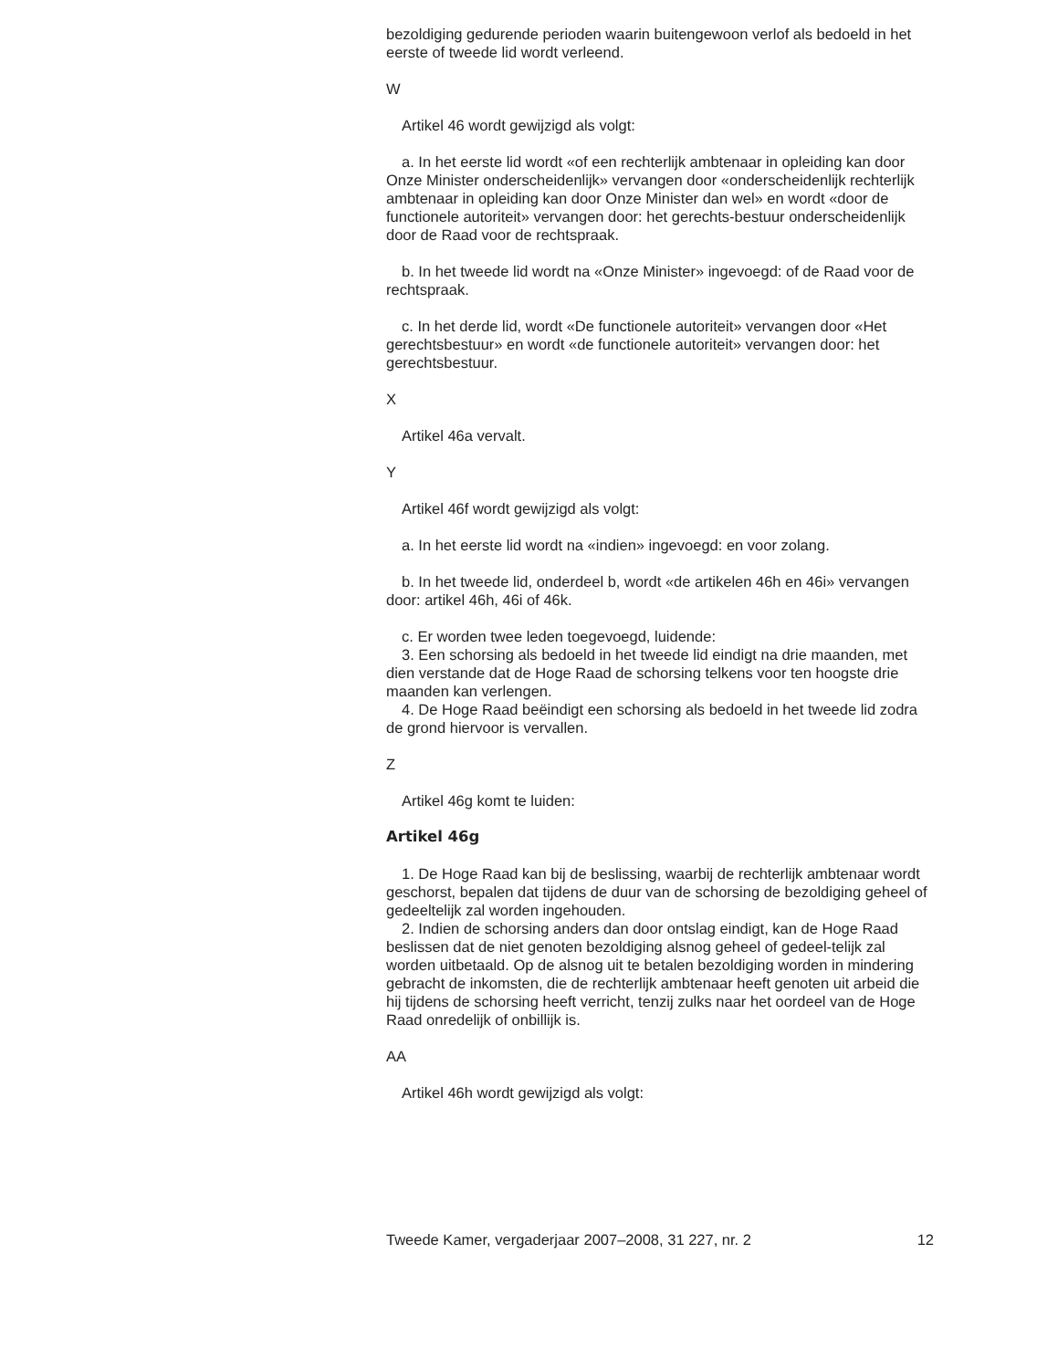bezoldiging gedurende perioden waarin buitengewoon verlof als bedoeld in het eerste of tweede lid wordt verleend.
W
Artikel 46 wordt gewijzigd als volgt:
a. In het eerste lid wordt «of een rechterlijk ambtenaar in opleiding kan door Onze Minister onderscheidenlijk» vervangen door «onderscheidenlijk rechterlijk ambtenaar in opleiding kan door Onze Minister dan wel» en wordt «door de functionele autoriteit» vervangen door: het gerechts-bestuur onderscheidenlijk door de Raad voor de rechtspraak.
b. In het tweede lid wordt na «Onze Minister» ingevoegd: of de Raad voor de rechtspraak.
c. In het derde lid, wordt «De functionele autoriteit» vervangen door «Het gerechtsbestuur» en wordt «de functionele autoriteit» vervangen door: het gerechtsbestuur.
X
Artikel 46a vervalt.
Y
Artikel 46f wordt gewijzigd als volgt:
a. In het eerste lid wordt na «indien» ingevoegd: en voor zolang.
b. In het tweede lid, onderdeel b, wordt «de artikelen 46h en 46i» vervangen door: artikel 46h, 46i of 46k.
c. Er worden twee leden toegevoegd, luidende:
3. Een schorsing als bedoeld in het tweede lid eindigt na drie maanden, met dien verstande dat de Hoge Raad de schorsing telkens voor ten hoogste drie maanden kan verlengen.
4. De Hoge Raad beëindigt een schorsing als bedoeld in het tweede lid zodra de grond hiervoor is vervallen.
Z
Artikel 46g komt te luiden:
Artikel 46g
1. De Hoge Raad kan bij de beslissing, waarbij de rechterlijk ambtenaar wordt geschorst, bepalen dat tijdens de duur van de schorsing de bezoldiging geheel of gedeeltelijk zal worden ingehouden.
2. Indien de schorsing anders dan door ontslag eindigt, kan de Hoge Raad beslissen dat de niet genoten bezoldiging alsnog geheel of gedeel-telijk zal worden uitbetaald. Op de alsnog uit te betalen bezoldiging worden in mindering gebracht de inkomsten, die de rechterlijk ambtenaar heeft genoten uit arbeid die hij tijdens de schorsing heeft verricht, tenzij zulks naar het oordeel van de Hoge Raad onredelijk of onbillijk is.
AA
Artikel 46h wordt gewijzigd als volgt:
Tweede Kamer, vergaderjaar 2007–2008, 31 227, nr. 2 12